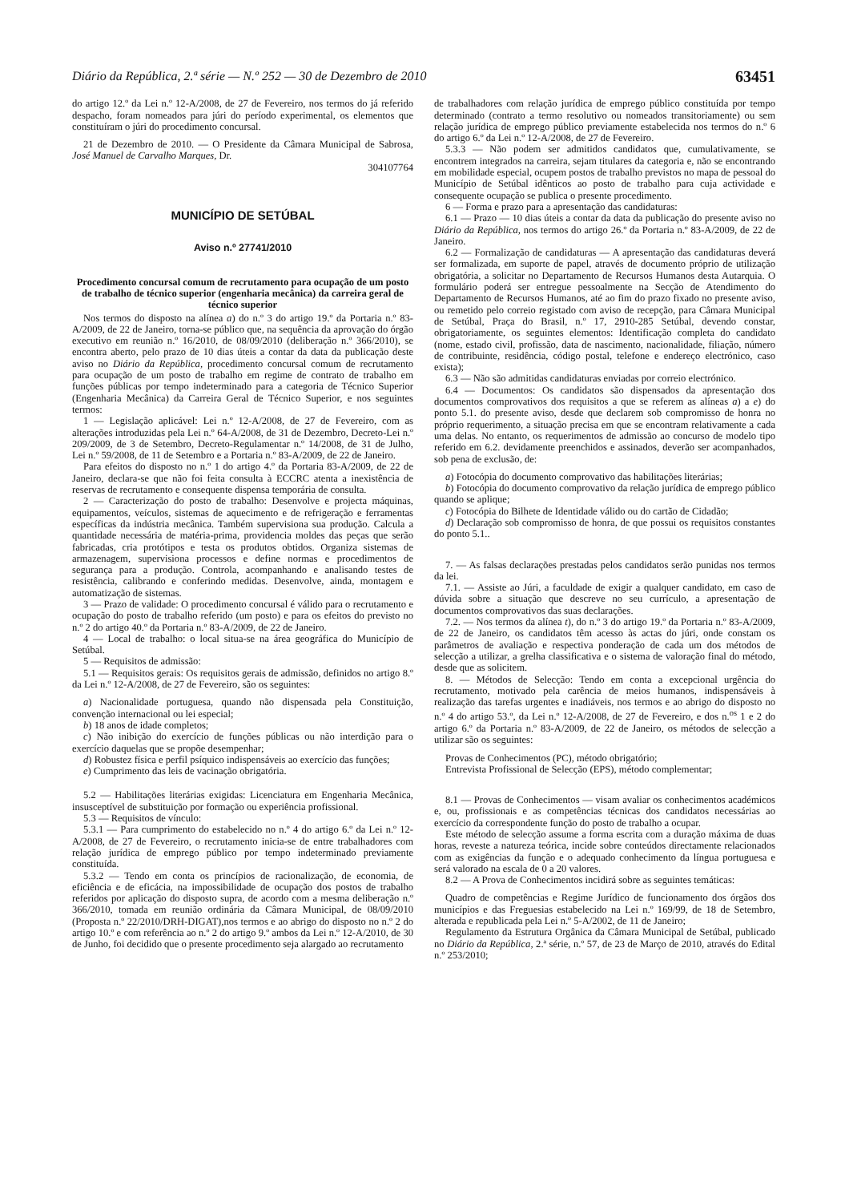Diário da República, 2.ª série — N.º 252 — 30 de Dezembro de 2010 63451
do artigo 12.º da Lei n.º 12-A/2008, de 27 de Fevereiro, nos termos do já referido despacho, foram nomeados para júri do período experimental, os elementos que constituíram o júri do procedimento concursal.
21 de Dezembro de 2010. — O Presidente da Câmara Municipal de Sabrosa, José Manuel de Carvalho Marques, Dr.
304107764
MUNICÍPIO DE SETÚBAL
Aviso n.º 27741/2010
Procedimento concursal comum de recrutamento para ocupação de um posto de trabalho de técnico superior (engenharia mecânica) da carreira geral de técnico superior
Nos termos do disposto na alínea a) do n.º 3 do artigo 19.º da Portaria n.º 83-A/2009, de 22 de Janeiro, torna-se público que, na sequência da aprovação do órgão executivo em reunião n.º 16/2010, de 08/09/2010 (deliberação n.º 366/2010), se encontra aberto, pelo prazo de 10 dias úteis a contar da data da publicação deste aviso no Diário da República, procedimento concursal comum de recrutamento para ocupação de um posto de trabalho em regime de contrato de trabalho em funções públicas por tempo indeterminado para a categoria de Técnico Superior (Engenharia Mecânica) da Carreira Geral de Técnico Superior, e nos seguintes termos:
1 — Legislação aplicável: Lei n.º 12-A/2008, de 27 de Fevereiro, com as alterações introduzidas pela Lei n.º 64-A/2008, de 31 de Dezembro, Decreto-Lei n.º 209/2009, de 3 de Setembro, Decreto-Regulamentar n.º 14/2008, de 31 de Julho, Lei n.º 59/2008, de 11 de Setembro e a Portaria n.º 83-A/2009, de 22 de Janeiro.
Para efeitos do disposto no n.º 1 do artigo 4.º da Portaria 83-A/2009, de 22 de Janeiro, declara-se que não foi feita consulta à ECCRC atenta a inexistência de reservas de recrutamento e consequente dispensa temporária de consulta.
2 — Caracterização do posto de trabalho: Desenvolve e projecta máquinas, equipamentos, veículos, sistemas de aquecimento e de refrigeração e ferramentas específicas da indústria mecânica. Também supervisiona sua produção. Calcula a quantidade necessária de matéria-prima, providencia moldes das peças que serão fabricadas, cria protótipos e testa os produtos obtidos. Organiza sistemas de armazenagem, supervisiona processos e define normas e procedimentos de segurança para a produção. Controla, acompanhando e analisando testes de resistência, calibrando e conferindo medidas. Desenvolve, ainda, montagem e automatização de sistemas.
3 — Prazo de validade: O procedimento concursal é válido para o recrutamento e ocupação do posto de trabalho referido (um posto) e para os efeitos do previsto no n.º 2 do artigo 40.º da Portaria n.º 83-A/2009, de 22 de Janeiro.
4 — Local de trabalho: o local situa-se na área geográfica do Município de Setúbal.
5 — Requisitos de admissão:
5.1 — Requisitos gerais: Os requisitos gerais de admissão, definidos no artigo 8.º da Lei n.º 12-A/2008, de 27 de Fevereiro, são os seguintes:
a) Nacionalidade portuguesa, quando não dispensada pela Constituição, convenção internacional ou lei especial;
b) 18 anos de idade completos;
c) Não inibição do exercício de funções públicas ou não interdição para o exercício daquelas que se propõe desempenhar;
d) Robustez física e perfil psíquico indispensáveis ao exercício das funções;
e) Cumprimento das leis de vacinação obrigatória.
5.2 — Habilitações literárias exigidas: Licenciatura em Engenharia Mecânica, insusceptível de substituição por formação ou experiência profissional.
5.3 — Requisitos de vínculo:
5.3.1 — Para cumprimento do estabelecido no n.º 4 do artigo 6.º da Lei n.º 12-A/2008, de 27 de Fevereiro, o recrutamento inicia-se de entre trabalhadores com relação jurídica de emprego público por tempo indeterminado previamente constituída.
5.3.2 — Tendo em conta os princípios de racionalização, de economia, de eficiência e de eficácia, na impossibilidade de ocupação dos postos de trabalho referidos por aplicação do disposto supra, de acordo com a mesma deliberação n.º 366/2010, tomada em reunião ordinária da Câmara Municipal, de 08/09/2010 (Proposta n.º 22/2010/DRH-DIGAT),nos termos e ao abrigo do disposto no n.º 2 do artigo 10.º e com referência ao n.º 2 do artigo 9.º ambos da Lei n.º 12-A/2010, de 30 de Junho, foi decidido que o presente procedimento seja alargado ao recrutamento
de trabalhadores com relação jurídica de emprego público constituída por tempo determinado (contrato a termo resolutivo ou nomeados transitoriamente) ou sem relação jurídica de emprego público previamente estabelecida nos termos do n.º 6 do artigo 6.º da Lei n.º 12-A/2008, de 27 de Fevereiro.
5.3.3 — Não podem ser admitidos candidatos que, cumulativamente, se encontrem integrados na carreira, sejam titulares da categoria e, não se encontrando em mobilidade especial, ocupem postos de trabalho previstos no mapa de pessoal do Município de Setúbal idênticos ao posto de trabalho para cuja actividade e consequente ocupação se publica o presente procedimento.
6 — Forma e prazo para a apresentação das candidaturas:
6.1 — Prazo — 10 dias úteis a contar da data da publicação do presente aviso no Diário da República, nos termos do artigo 26.º da Portaria n.º 83-A/2009, de 22 de Janeiro.
6.2 — Formalização de candidaturas — A apresentação das candidaturas deverá ser formalizada, em suporte de papel, através de documento próprio de utilização obrigatória, a solicitar no Departamento de Recursos Humanos desta Autarquia. O formulário poderá ser entregue pessoalmente na Secção de Atendimento do Departamento de Recursos Humanos, até ao fim do prazo fixado no presente aviso, ou remetido pelo correio registado com aviso de recepção, para Câmara Municipal de Setúbal, Praça do Brasil, n.º 17, 2910-285 Setúbal, devendo constar, obrigatoriamente, os seguintes elementos: Identificação completa do candidato (nome, estado civil, profissão, data de nascimento, nacionalidade, filiação, número de contribuinte, residência, código postal, telefone e endereço electrónico, caso exista);
6.3 — Não são admitidas candidaturas enviadas por correio electrónico.
6.4 — Documentos: Os candidatos são dispensados da apresentação dos documentos comprovativos dos requisitos a que se referem as alíneas a) a e) do ponto 5.1. do presente aviso, desde que declarem sob compromisso de honra no próprio requerimento, a situação precisa em que se encontram relativamente a cada uma delas. No entanto, os requerimentos de admissão ao concurso de modelo tipo referido em 6.2. devidamente preenchidos e assinados, deverão ser acompanhados, sob pena de exclusão, de:
a) Fotocópia do documento comprovativo das habilitações literárias;
b) Fotocópia do documento comprovativo da relação jurídica de emprego público quando se aplique;
c) Fotocópia do Bilhete de Identidade válido ou do cartão de Cidadão;
d) Declaração sob compromisso de honra, de que possui os requisitos constantes do ponto 5.1..
7. — As falsas declarações prestadas pelos candidatos serão punidas nos termos da lei.
7.1. — Assiste ao Júri, a faculdade de exigir a qualquer candidato, em caso de dúvida sobre a situação que descreve no seu currículo, a apresentação de documentos comprovativos das suas declarações.
7.2. — Nos termos da alínea t), do n.º 3 do artigo 19.º da Portaria n.º 83-A/2009, de 22 de Janeiro, os candidatos têm acesso às actas do júri, onde constam os parâmetros de avaliação e respectiva ponderação de cada um dos métodos de selecção a utilizar, a grelha classificativa e o sistema de valoração final do método, desde que as solicitem.
8. — Métodos de Selecção: Tendo em conta a excepcional urgência do recrutamento, motivado pela carência de meios humanos, indispensáveis à realização das tarefas urgentes e inadiáveis, nos termos e ao abrigo do disposto no n.º 4 do artigo 53.º, da Lei n.º 12-A/2008, de 27 de Fevereiro, e dos n.<sup>os</sup> 1 e 2 do artigo 6.º da Portaria n.º 83-A/2009, de 22 de Janeiro, os métodos de selecção a utilizar são os seguintes:
Provas de Conhecimentos (PC), método obrigatório;
Entrevista Profissional de Selecção (EPS), método complementar;
8.1 — Provas de Conhecimentos — visam avaliar os conhecimentos académicos e, ou, profissionais e as competências técnicas dos candidatos necessárias ao exercício da correspondente função do posto de trabalho a ocupar.
Este método de selecção assume a forma escrita com a duração máxima de duas horas, reveste a natureza teórica, incide sobre conteúdos directamente relacionados com as exigências da função e o adequado conhecimento da língua portuguesa e será valorado na escala de 0 a 20 valores.
8.2 — A Prova de Conhecimentos incidirá sobre as seguintes temáticas:
Quadro de competências e Regime Jurídico de funcionamento dos órgãos dos municípios e das Freguesias estabelecido na Lei n.º 169/99, de 18 de Setembro, alterada e republicada pela Lei n.º 5-A/2002, de 11 de Janeiro;
Regulamento da Estrutura Orgânica da Câmara Municipal de Setúbal, publicado no Diário da República, 2.ª série, n.º 57, de 23 de Março de 2010, através do Edital n.º 253/2010;